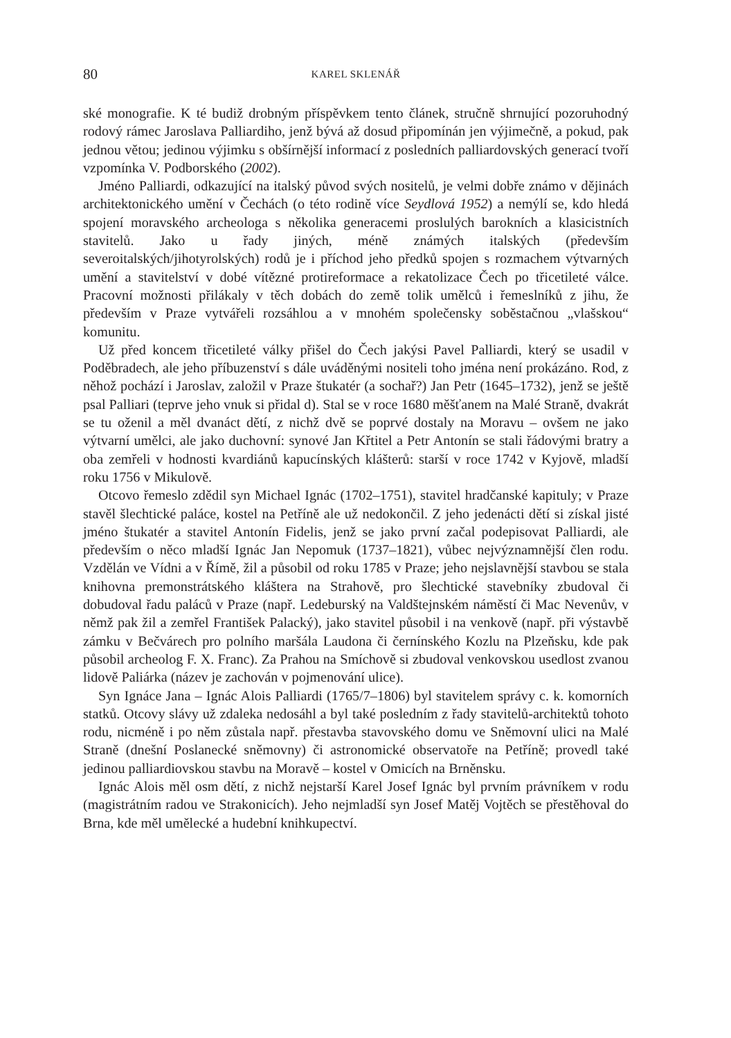80 KAREL SKLENÁŘ
ské monografie. K té budiž drobným příspěvkem tento článek, stručně shrnující pozoruhodný rodový rámec Jaroslava Palliardiho, jenž bývá až dosud připomínán jen výjimečně, a pokud, pak jednou větou; jedinou výjimku s obšírnější informací z posledních palliardovských generací tvoří vzpomínka V. Podborského (2002).
Jméno Palliardi, odkazující na italský původ svých nositelů, je velmi dobře známo v dějinách architektonického umění v Čechách (o této rodině více Seydlová 1952) a nemýlí se, kdo hledá spojení moravského archeologa s několika generacemi proslulých barokních a klasicistních stavitelů. Jako u řady jiných, méně známých italských (především severoitalských/jihotyrolských) rodů je i příchod jeho předků spojen s rozmachem výtvarných umění a stavitelství v dobé vítězné protireformace a rekatolizace Čech po třicetileté válce. Pracovní možnosti přilákaly v těch dobách do země tolik umělců i řemeslníků z jihu, že především v Praze vytvářeli rozsáhlou a v mnohém společensky soběstačnou „vlašskou“ komunitu.
Už před koncem třicetileté války přišel do Čech jakýsi Pavel Palliardi, který se usadil v Poděbradech, ale jeho příbuzenství s dále uváděnými nositeli toho jména není prokázáno. Rod, z něhož pochází i Jaroslav, založil v Praze štukatér (a sochař?) Jan Petr (1645–1732), jenž se ještě psal Palliari (teprve jeho vnuk si přidal d). Stal se v roce 1680 měšťanem na Malé Straně, dvakrát se tu oženil a měl dvanáct dětí, z nichž dvě se poprvé dostaly na Moravu – ovšem ne jako výtvarní umělci, ale jako duchovní: synové Jan Křtitel a Petr Antonín se stali řádovými bratry a oba zemřeli v hodnosti kvardiánů kapucínských klášterů: starší v roce 1742 v Kyjově, mladší roku 1756 v Mikulově.
Otcovo řemeslo zdědil syn Michael Ignác (1702–1751), stavitel hradčanské kapituly; v Praze stavěl šlechtické paláce, kostel na Petříně ale už nedokončil. Z jeho jedenácti dětí si získal jisté jméno štukatér a stavitel Antonín Fidelis, jenž se jako první začal podepisovat Palliardi, ale především o něco mladší Ignác Jan Nepomuk (1737–1821), vůbec nejvýznamnější člen rodu. Vzdělán ve Vídni a v Římě, žil a působil od roku 1785 v Praze; jeho nejslavnější stavbou se stala knihovna premonstrátského kláštera na Strahově, pro šlechtické stavebníky zbudoval či dobudoval řadu paláců v Praze (např. Ledeburský na Valdštejnském náměstí či Mac Nevenův, v němž pak žil a zemřel František Palacký), jako stavitel působil i na venkově (např. při výstavbě zámku v Bečvárech pro polního maršála Laudona či černínského Kozlu na Plzeňsku, kde pak působil archeolog F. X. Franc). Za Prahou na Smíchově si zbudoval venkovskou usedlost zvanou lidově Paliárka (název je zachován v pojmenování ulice).
Syn Ignáce Jana – Ignác Alois Palliardi (1765/7–1806) byl stavitelem správy c. k. komorních statků. Otcovy slávy už zdaleka nedosáhl a byl také posledním z řady stavitelů-architektů tohoto rodu, nicméně i po něm zůstala např. přestavba stavovského domu ve Sněmovní ulici na Malé Straně (dnešní Poslanecké sněmovny) či astronomické observatoře na Petříně; provedl také jedinou palliardiovskou stavbu na Moravě – kostel v Omicích na Brněnsku.
Ignác Alois měl osm dětí, z nichž nejstarší Karel Josef Ignác byl prvním právníkem v rodu (magistrátním radou ve Strakonicích). Jeho nejmladší syn Josef Matěj Vojtěch se přestěhoval do Brna, kde měl umělecké a hudební knihkupectví.